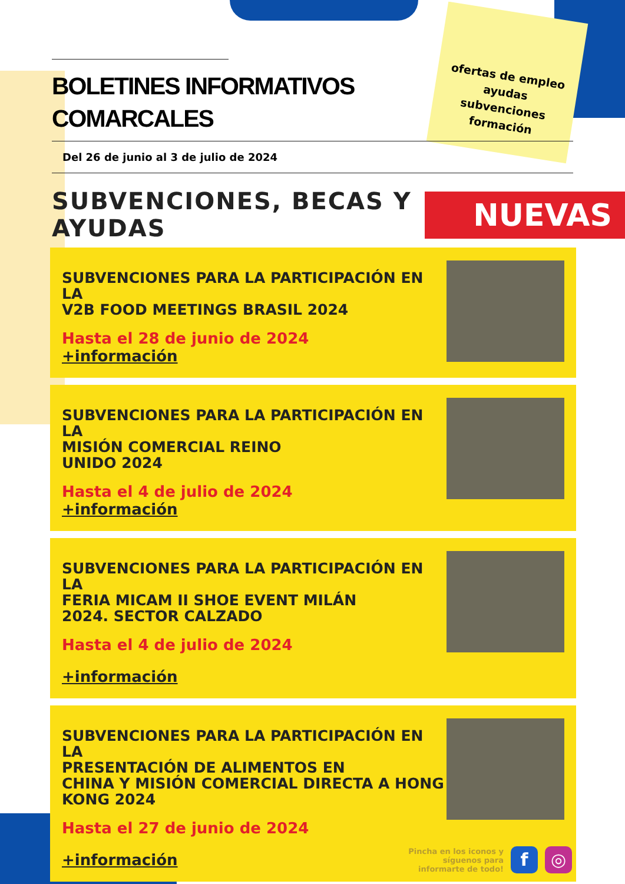ofertas de empleo
ayudas
subvenciones
formación
NUEVAS
BOLETINES INFORMATIVOS
COMARCALES
Del 26 de junio al 3 de julio de 2024
SUBVENCIONES, BECAS Y
AYUDAS
SUBVENCIONES PARA LA PARTICIPACIÓN EN LA
V2B FOOD MEETINGS BRASIL 2024
Hasta el 28 de junio de 2024
+información
SUBVENCIONES PARA LA PARTICIPACIÓN EN LA
MISIÓN COMERCIAL REINO
UNIDO 2024
Hasta el 4 de julio de 2024
+información
SUBVENCIONES PARA LA PARTICIPACIÓN EN LA
FERIA MICAM II SHOE EVENT MILÁN
2024. SECTOR CALZADO
Hasta el 4 de julio de 2024
+información
SUBVENCIONES PARA LA PARTICIPACIÓN EN LA
PRESENTACIÓN DE ALIMENTOS EN
CHINA Y MISIÓN COMERCIAL DIRECTA A HONG
KONG 2024
Hasta el 27 de junio de 2024
+información
Pincha en los iconos y
síguenos para
informarte de todo!
f ◎